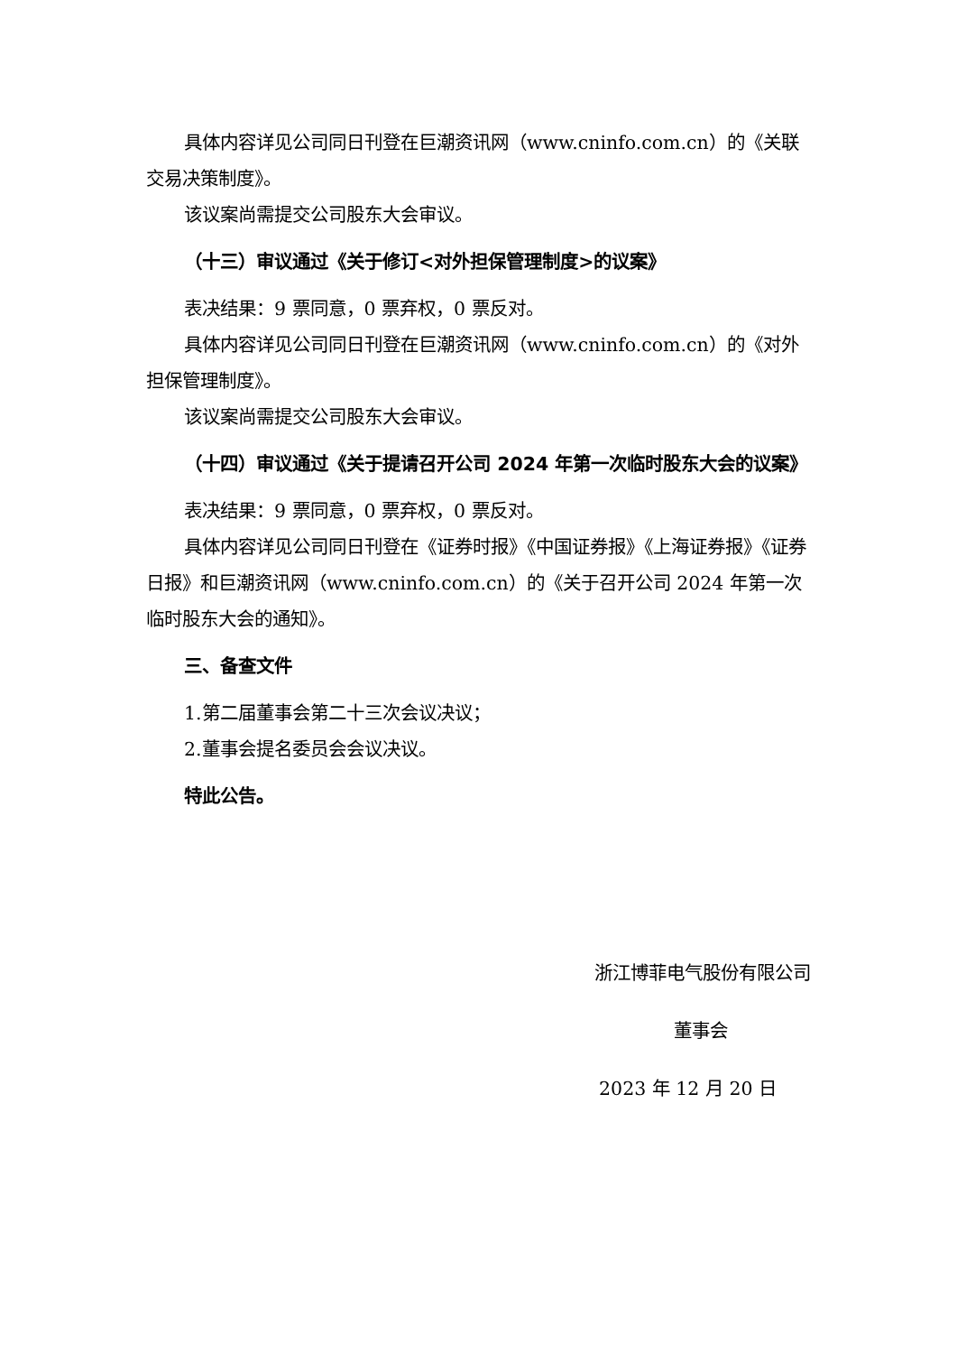具体内容详见公司同日刊登在巨潮资讯网（www.cninfo.com.cn）的《关联交易决策制度》。
该议案尚需提交公司股东大会审议。
（十三）审议通过《关于修订<对外担保管理制度>的议案》
表决结果：9 票同意，0 票弃权，0 票反对。
具体内容详见公司同日刊登在巨潮资讯网（www.cninfo.com.cn）的《对外担保管理制度》。
该议案尚需提交公司股东大会审议。
（十四）审议通过《关于提请召开公司 2024 年第一次临时股东大会的议案》
表决结果：9 票同意，0 票弃权，0 票反对。
具体内容详见公司同日刊登在《证券时报》《中国证券报》《上海证券报》《证券日报》和巨潮资讯网（www.cninfo.com.cn）的《关于召开公司 2024 年第一次临时股东大会的通知》。
三、备查文件
1.第二届董事会第二十三次会议决议；
2.董事会提名委员会会议决议。
特此公告。
浙江博菲电气股份有限公司
董事会
2023 年 12 月 20 日